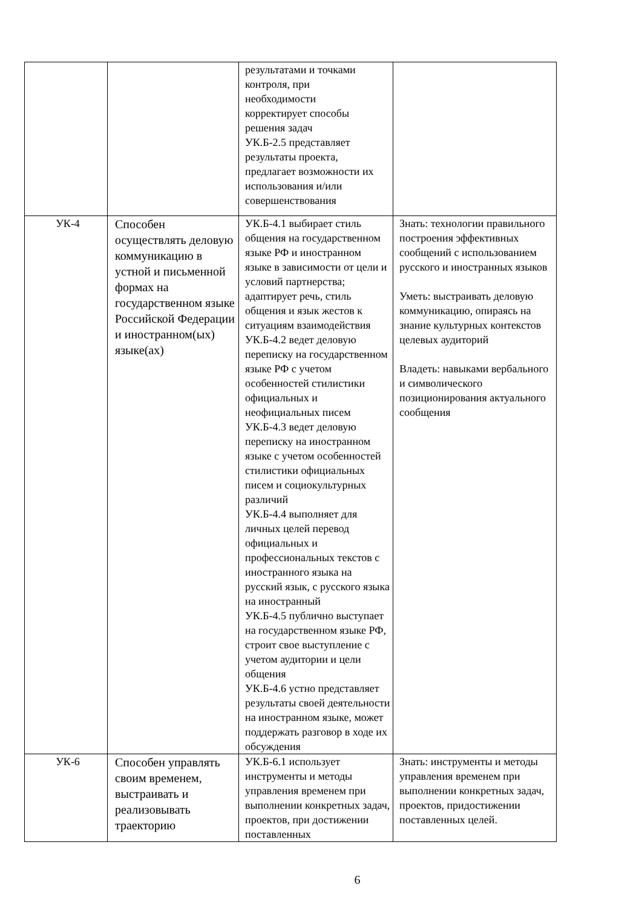| | | результатами и точками контроля, при необходимости корректирует способы решения задач УК.Б-2.5 представляет результаты проекта, предлагает возможности их использования и/или совершенствования | |
| УК-4 | Способен осуществлять деловую коммуникацию в устной и письменной формах на государственном языке Российской Федерации и иностранном(ых) языке(ах) | УК.Б-4.1 выбирает стиль общения на государственном языке РФ и иностранном языке в зависимости от цели и условий партнерства; адаптирует речь, стиль общения и язык жестов к ситуациям взаимодействия УК.Б-4.2 ведет деловую переписку на государственном языке РФ с учетом особенностей стилистики официальных и неофициальных писем УК.Б-4.3 ведет деловую переписку на иностранном языке с учетом особенностей стилистики официальных писем и социокультурных различий УК.Б-4.4 выполняет для личных целей перевод официальных и профессиональных текстов с иностранного языка на русский язык, с русского языка на иностранный УК.Б-4.5 публично выступает на государственном языке РФ, строит свое выступление с учетом аудитории и цели общения УК.Б-4.6 устно представляет результаты своей деятельности на иностранном языке, может поддержать разговор в ходе их обсуждения | Знать: технологии правильного построения эффективных сообщений с использованием русского и иностранных языков Уметь: выстраивать деловую коммуникацию, опираясь на знание культурных контекстов целевых аудиторий Владеть: навыками вербального и символического позиционирования актуального сообщения |
| УК-6 | Способен управлять своим временем, выстраивать и реализовывать траекторию | УК.Б-6.1 использует инструменты и методы управления временем при выполнении конкретных задач, проектов, при достижении поставленных | Знать: инструменты и методы управления временем при выполнении конкретных задач, проектов, придостижении поставленных целей. |
6